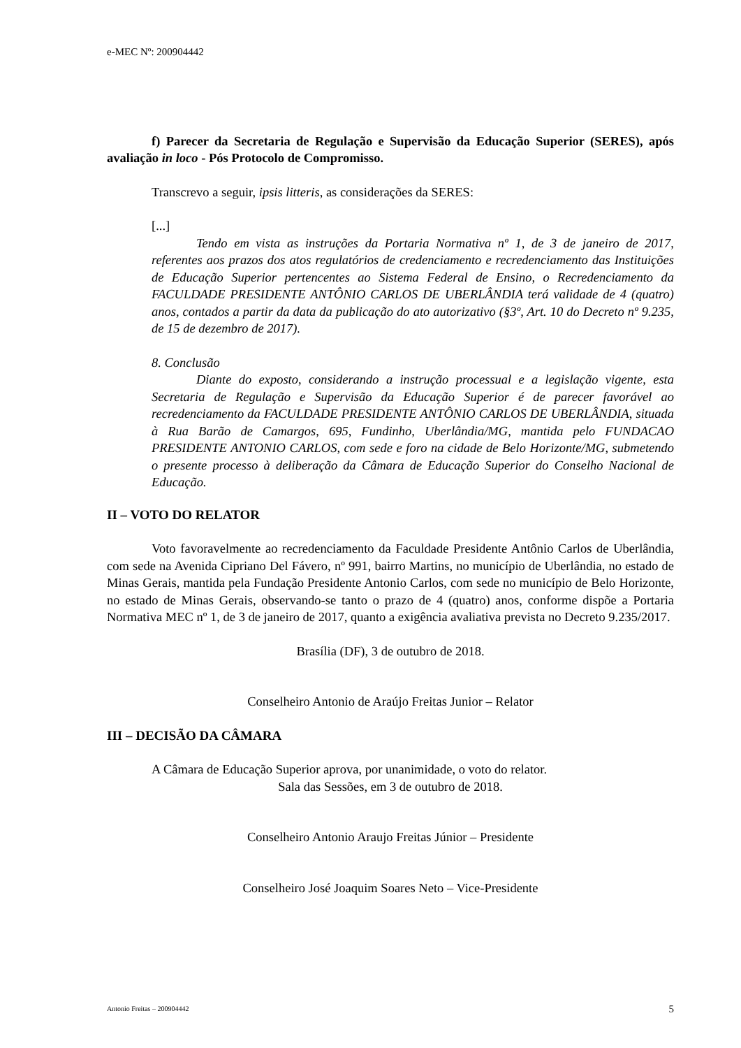e-MEC Nº: 200904442
f) Parecer da Secretaria de Regulação e Supervisão da Educação Superior (SERES), após avaliação in loco - Pós Protocolo de Compromisso.
Transcrevo a seguir, ipsis litteris, as considerações da SERES:
[...]
Tendo em vista as instruções da Portaria Normativa nº 1, de 3 de janeiro de 2017, referentes aos prazos dos atos regulatórios de credenciamento e recredenciamento das Instituições de Educação Superior pertencentes ao Sistema Federal de Ensino, o Recredenciamento da FACULDADE PRESIDENTE ANTÔNIO CARLOS DE UBERLÂNDIA terá validade de 4 (quatro) anos, contados a partir da data da publicação do ato autorizativo (§3º, Art. 10 do Decreto nº 9.235, de 15 de dezembro de 2017).
8. Conclusão
Diante do exposto, considerando a instrução processual e a legislação vigente, esta Secretaria de Regulação e Supervisão da Educação Superior é de parecer favorável ao recredenciamento da FACULDADE PRESIDENTE ANTÔNIO CARLOS DE UBERLÂNDIA, situada à Rua Barão de Camargos, 695, Fundinho, Uberlândia/MG, mantida pelo FUNDACAO PRESIDENTE ANTONIO CARLOS, com sede e foro na cidade de Belo Horizonte/MG, submetendo o presente processo à deliberação da Câmara de Educação Superior do Conselho Nacional de Educação.
II – VOTO DO RELATOR
Voto favoravelmente ao recredenciamento da Faculdade Presidente Antônio Carlos de Uberlândia, com sede na Avenida Cipriano Del Fávero, nº 991, bairro Martins, no município de Uberlândia, no estado de Minas Gerais, mantida pela Fundação Presidente Antonio Carlos, com sede no município de Belo Horizonte, no estado de Minas Gerais, observando-se tanto o prazo de 4 (quatro) anos, conforme dispõe a Portaria Normativa MEC nº 1, de 3 de janeiro de 2017, quanto a exigência avaliativa prevista no Decreto 9.235/2017.
Brasília (DF), 3 de outubro de 2018.
Conselheiro Antonio de Araújo Freitas Junior – Relator
III – DECISÃO DA CÂMARA
A Câmara de Educação Superior aprova, por unanimidade, o voto do relator.
Sala das Sessões, em 3 de outubro de 2018.
Conselheiro Antonio Araujo Freitas Júnior – Presidente
Conselheiro José Joaquim Soares Neto – Vice-Presidente
Antonio Freitas – 200904442 5